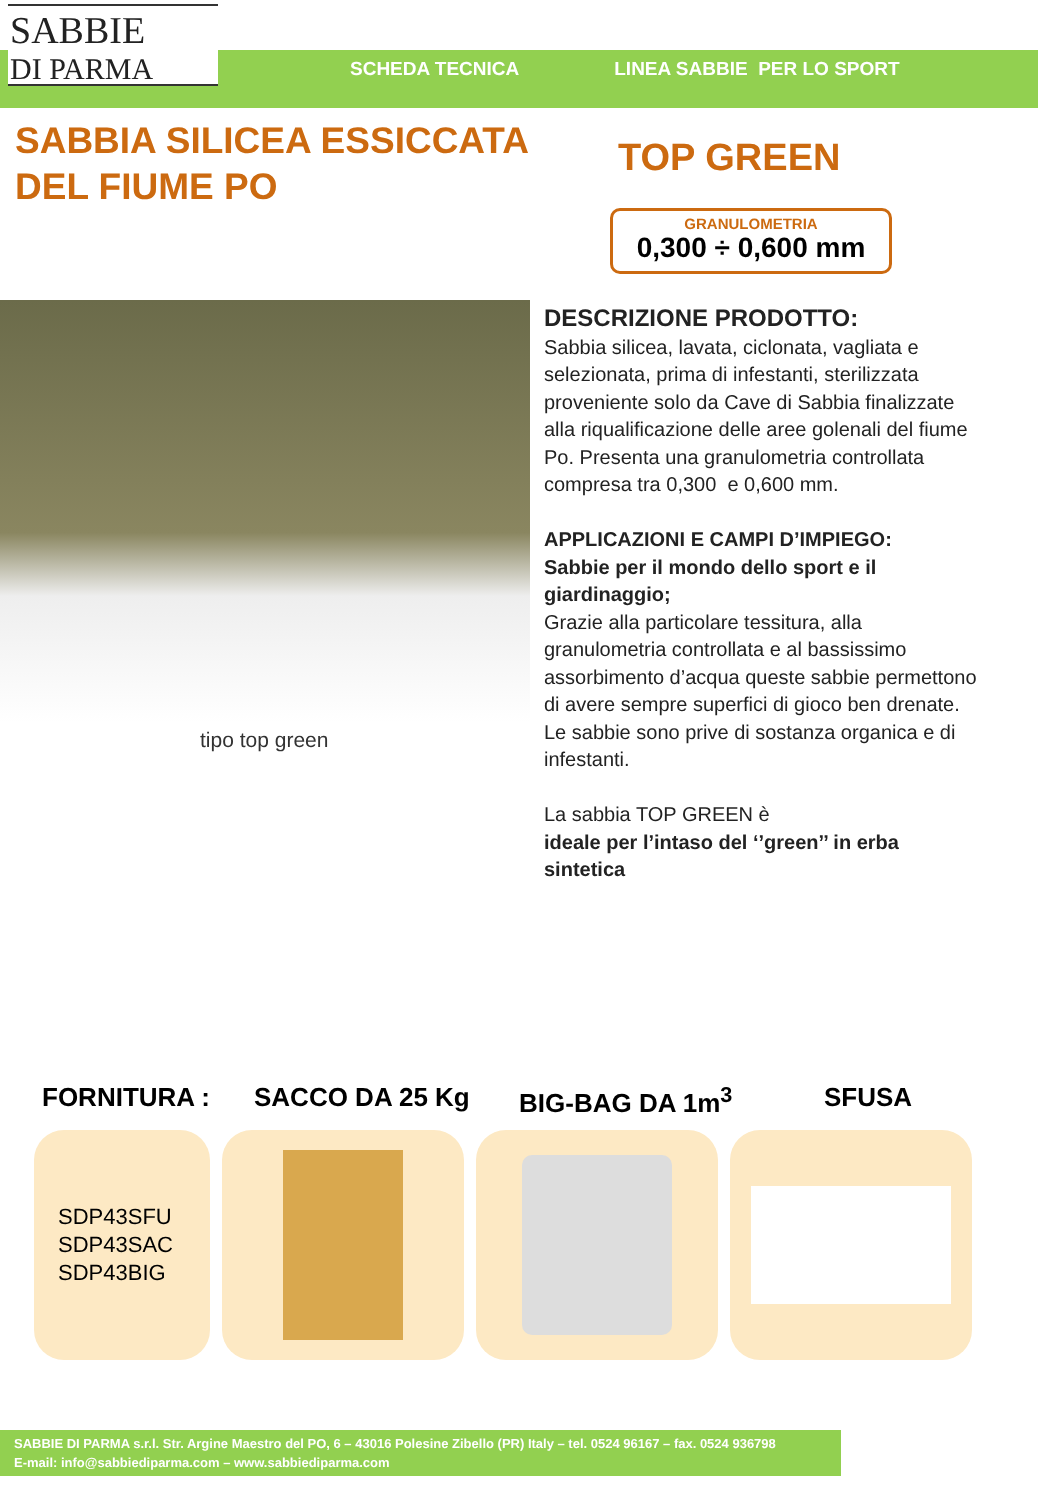SABBIE
DI PARMA
SCHEDA TECNICA LINEA SABBIE PER LO SPORT
SABBIA SILICEA ESSICCATA
DEL FIUME PO
TOP GREEN
GRANULOMETRIA
0,300 ÷ 0,600 mm
tipo top green
DESCRIZIONE PRODOTTO:
Sabbia silicea, lavata, ciclonata, vagliata e selezionata, prima di infestanti, sterilizzata proveniente solo da Cave di Sabbia finalizzate alla riqualificazione delle aree golenali del fiume Po. Presenta una granulometria controllata compresa tra 0,300 e 0,600 mm.
APPLICAZIONI E CAMPI D’IMPIEGO:
Sabbie per il mondo dello sport e il giardinaggio;
Grazie alla particolare tessitura, alla granulometria controllata e al bassissimo assorbimento d’acqua queste sabbie permettono di avere sempre superfici di gioco ben drenate.
Le sabbie sono prive di sostanza organica e di infestanti.
La sabbia TOP GREEN è
ideale per l’intaso del ‘’green’’ in erba sintetica
FORNITURA : SACCO DA 25 Kg BIG-BAG DA 1m<sup>3</sup> SFUSA
SDP43SFU
SDP43SAC
SDP43BIG
SABBIE DI PARMA s.r.l. Str. Argine Maestro del PO, 6 – 43016 Polesine Zibello (PR) Italy – tel. 0524 96167 – fax. 0524 936798
E-mail: info@sabbiediparma.com – www.sabbiediparma.com